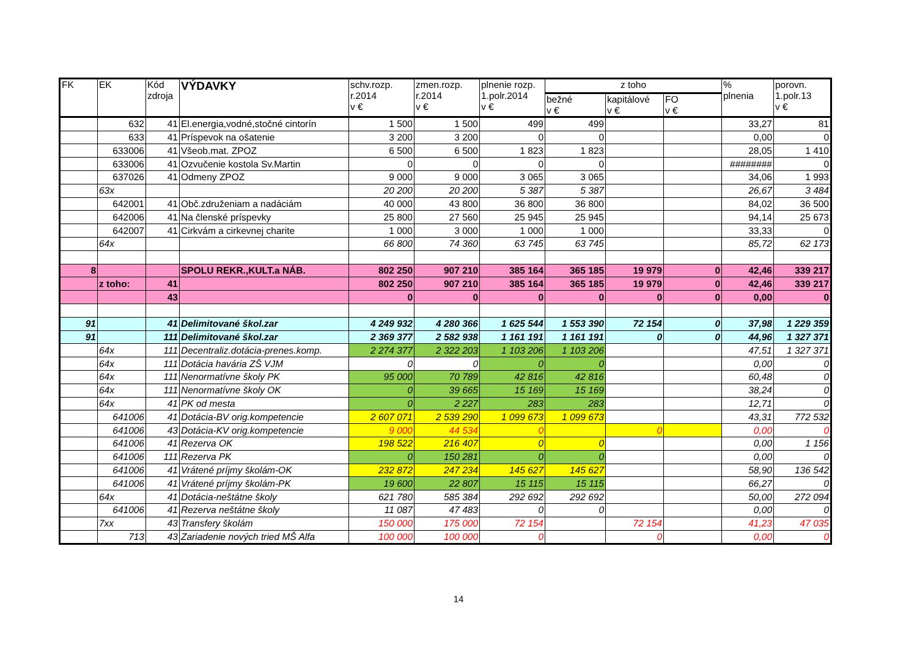| FK | EK | Kód zdroja | VÝDAVKY | schv.rozp. r.2014 v € | zmen.rozp. r.2014 v € | plnenie rozp. 1.polr.2014 v € | z toho | | | % plnenia | porovn. 1.polr.13 v € |
| --- | --- | --- | --- | --- | --- | --- | --- | --- | --- | --- | --- |
| | | | | | | | bežné v € | kapitálové v € | FO v € | | |
| | 632 | 41 | El.energia,vodné,stočné cintorín | 1 500 | 1 500 | 499 | 499 | | | 33,27 | 81 |
| | 633 | 41 | Príspevok na ošatenie | 3 200 | 3 200 | 0 | 0 | | | 0,00 | 0 |
| | 633006 | 41 | Všeob.mat. ZPOZ | 6 500 | 6 500 | 1 823 | 1 823 | | | 28,05 | 1 410 |
| | 633006 | 41 | Ozvučenie kostola Sv.Martin | 0 | 0 | 0 | 0 | | | ######## | 0 |
| | 637026 | 41 | Odmeny ZPOZ | 9 000 | 9 000 | 3 065 | 3 065 | | | 34,06 | 1 993 |
| | 63x | | | 20 200 | 20 200 | 5 387 | 5 387 | | | 26,67 | 3 484 |
| | 642001 | 41 | Obč.združeniam a nadáciám | 40 000 | 43 800 | 36 800 | 36 800 | | | 84,02 | 36 500 |
| | 642006 | 41 | Na členské príspevky | 25 800 | 27 560 | 25 945 | 25 945 | | | 94,14 | 25 673 |
| | 642007 | 41 | Cirkvám a cirkevnej charite | 1 000 | 3 000 | 1 000 | 1 000 | | | 33,33 | 0 |
| | 64x | | | 66 800 | 74 360 | 63 745 | 63 745 | | | 85,72 | 62 173 |
| 8 | | | SPOLU REKR.,KULT.a NÁB. | 802 250 | 907 210 | 385 164 | 365 185 | 19 979 | 0 | 42,46 | 339 217 |
| | z toho: | 41 | | 802 250 | 907 210 | 385 164 | 365 185 | 19 979 | 0 | 42,46 | 339 217 |
| | | 43 | | 0 | 0 | 0 | 0 | 0 | 0 | 0,00 | 0 |
| 91 | | 41 | Delimitované škol.zar | 4 249 932 | 4 280 366 | 1 625 544 | 1 553 390 | 72 154 | 0 | 37,98 | 1 229 359 |
| 91 | | 111 | Delimitované škol.zar | 2 369 377 | 2 582 938 | 1 161 191 | 1 161 191 | 0 | 0 | 44,96 | 1 327 371 |
| | 64x | 111 | Decentraliz.dotácia-prenes.komp. | 2 274 377 | 2 322 203 | 1 103 206 | 1 103 206 | | | 47,51 | 1 327 371 |
| | 64x | 111 | Dotácia havária ZŠ VJM | 0 | 0 | 0 | 0 | | | 0,00 | 0 |
| | 64x | 111 | Nenormatívne školy PK | 95 000 | 70 789 | 42 816 | 42 816 | | | 60,48 | 0 |
| | 64x | 111 | Nenormatívne školy OK | 0 | 39 665 | 15 169 | 15 169 | | | 38,24 | 0 |
| | 64x | 41 | PK od mesta | 0 | 2 227 | 283 | 283 | | | 12,71 | 0 |
| | 641006 | 41 | Dotácia-BV orig.kompetencie | 2 607 071 | 2 539 290 | 1 099 673 | 1 099 673 | | | 43,31 | 772 532 |
| | 641006 | 43 | Dotácia-KV orig.kompetencie | 9 000 | 44 534 | 0 | | 0 | | 0,00 | 0 |
| | 641006 | 41 | Rezerva OK | 198 522 | 216 407 | 0 | 0 | | | 0,00 | 1 156 |
| | 641006 | 111 | Rezerva PK | 0 | 150 281 | 0 | 0 | | | 0,00 | 0 |
| | 641006 | 41 | Vrátené príjmy školám-OK | 232 872 | 247 234 | 145 627 | 145 627 | | | 58,90 | 136 542 |
| | 641006 | 41 | Vrátené príjmy školám-PK | 19 600 | 22 807 | 15 115 | 15 115 | | | 66,27 | 0 |
| | 64x | 41 | Dotácia-neštátne školy | 621 780 | 585 384 | 292 692 | 292 692 | | | 50,00 | 272 094 |
| | 641006 | 41 | Rezerva neštátne školy | 11 087 | 47 483 | 0 | 0 | | | 0,00 | 0 |
| | 7xx | 43 | Transfery školám | 150 000 | 175 000 | 72 154 | | 72 154 | | 41,23 | 47 035 |
| | 713 | 43 | Zariadenie nových tried MŠ Alfa | 100 000 | 100 000 | 0 | | 0 | | 0,00 | 0 |
14